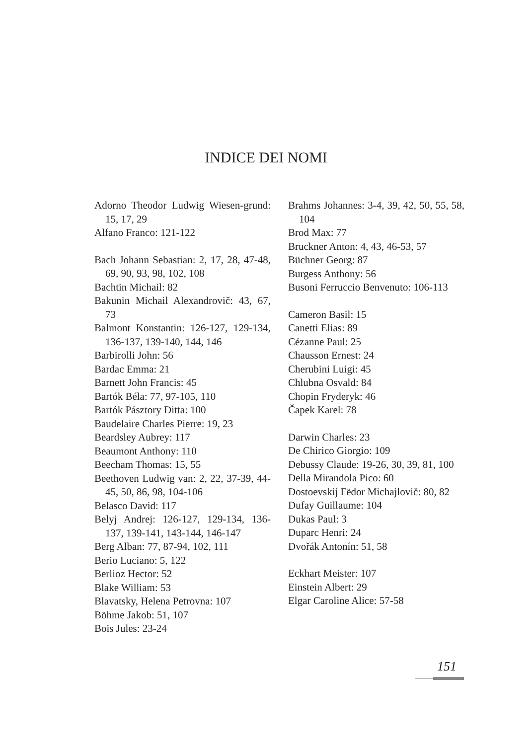INDICE DEI NOMI
Adorno Theodor Ludwig Wiesen-grund: 15, 17, 29
Alfano Franco: 121-122
Bach Johann Sebastian: 2, 17, 28, 47-48, 69, 90, 93, 98, 102, 108
Bachtin Michail: 82
Bakunin Michail Alexandrovič: 43, 67, 73
Balmont Konstantin: 126-127, 129-134, 136-137, 139-140, 144, 146
Barbirolli John: 56
Bardac Emma: 21
Barnett John Francis: 45
Bartók Béla: 77, 97-105, 110
Bartók Pásztory Ditta: 100
Baudelaire Charles Pierre: 19, 23
Beardsley Aubrey: 117
Beaumont Anthony: 110
Beecham Thomas: 15, 55
Beethoven Ludwig van: 2, 22, 37-39, 44-45, 50, 86, 98, 104-106
Belasco David: 117
Belyj Andrej: 126-127, 129-134, 136-137, 139-141, 143-144, 146-147
Berg Alban: 77, 87-94, 102, 111
Berio Luciano: 5, 122
Berlioz Hector: 52
Blake William: 53
Blavatsky, Helena Petrovna: 107
Böhme Jakob: 51, 107
Bois Jules: 23-24
Brahms Johannes: 3-4, 39, 42, 50, 55, 58, 104
Brod Max: 77
Bruckner Anton: 4, 43, 46-53, 57
Büchner Georg: 87
Burgess Anthony: 56
Busoni Ferruccio Benvenuto: 106-113
Cameron Basil: 15
Canetti Elias: 89
Cézanne Paul: 25
Chausson Ernest: 24
Cherubini Luigi: 45
Chlubna Osvald: 84
Chopin Fryderyk: 46
Čapek Karel: 78
Darwin Charles: 23
De Chirico Giorgio: 109
Debussy Claude: 19-26, 30, 39, 81, 100
Della Mirandola Pico: 60
Dostoevskij Fëdor Michajlovič: 80, 82
Dufay Guillaume: 104
Dukas Paul: 3
Duparc Henri: 24
Dvořák Antonín: 51, 58
Eckhart Meister: 107
Einstein Albert: 29
Elgar Caroline Alice: 57-58
151